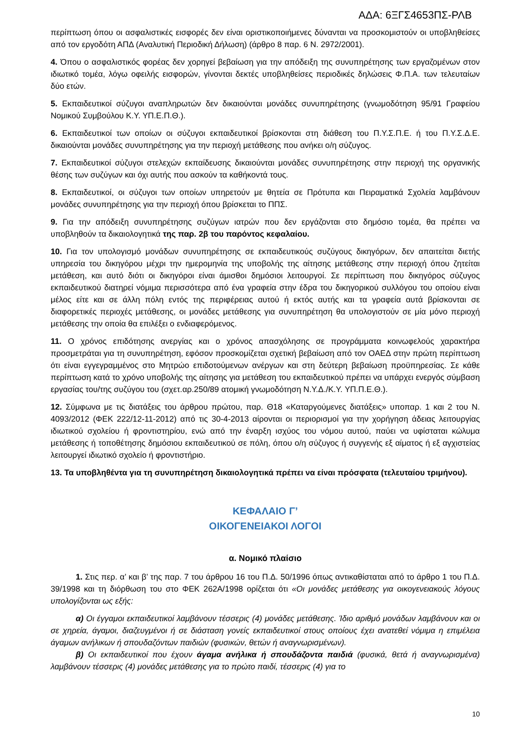ΑΔΑ: 6ΞΓΣ4653ΠΣ-ΡΛΒ
περίπτωση όπου οι ασφαλιστικές εισφορές δεν είναι οριστικοποιήμενες δύνανται να προσκομιστούν οι υποβληθείσες από τον εργοδότη ΑΠΔ (Αναλυτική Περιοδική Δήλωση) (άρθρο 8 παρ. 6 Ν. 2972/2001).
4. Όπου ο ασφαλιστικός φορέας δεν χορηγεί βεβαίωση για την απόδειξη της συνυπηρέτησης των εργαζομένων στον ιδιωτικό τομέα, λόγω οφειλής εισφορών, γίνονται δεκτές υποβληθείσες περιοδικές δηλώσεις Φ.Π.Α. των τελευταίων δύο ετών.
5. Εκπαιδευτικοί σύζυγοι αναπληρωτών δεν δικαιούνται μονάδες συνυπηρέτησης (γνωμοδότηση 95/91 Γραφείου Νομικού Συμβούλου Κ.Υ. ΥΠ.Ε.Π.Θ.).
6. Εκπαιδευτικοί των οποίων οι σύζυγοι εκπαιδευτικοί βρίσκονται στη διάθεση του Π.Υ.Σ.Π.Ε. ή του Π.Υ.Σ.Δ.Ε. δικαιούνται μονάδες συνυπηρέτησης για την περιοχή μετάθεσης που ανήκει ο/η σύζυγος.
7. Εκπαιδευτικοί σύζυγοι στελεχών εκπαίδευσης δικαιούνται μονάδες συνυπηρέτησης στην περιοχή της οργανικής θέσης των συζύγων και όχι αυτής που ασκούν τα καθήκοντά τους.
8. Εκπαιδευτικοί, οι σύζυγοι των οποίων υπηρετούν με θητεία σε Πρότυπα και Πειραματικά Σχολεία λαμβάνουν μονάδες συνυπηρέτησης για την περιοχή όπου βρίσκεται το ΠΠΣ.
9. Για την απόδειξη συνυπηρέτησης συζύγων ιατρών που δεν εργάζονται στο δημόσιο τομέα, θα πρέπει να υποβληθούν τα δικαιολογητικά της παρ. 2β του παρόντος κεφαλαίου.
10. Για τον υπολογισμό μονάδων συνυπηρέτησης σε εκπαιδευτικούς συζύγους δικηγόρων, δεν απαιτείται διετής υπηρεσία του δικηγόρου μέχρι την ημερομηνία της υποβολής της αίτησης μετάθεσης στην περιοχή όπου ζητείται μετάθεση, και αυτό διότι οι δικηγόροι είναι άμισθοι δημόσιοι λειτουργοί. Σε περίπτωση που δικηγόρος σύζυγος εκπαιδευτικού διατηρεί νόμιμα περισσότερα από ένα γραφεία στην έδρα του δικηγορικού συλλόγου του οποίου είναι μέλος είτε και σε άλλη πόλη εντός της περιφέρειας αυτού ή εκτός αυτής και τα γραφεία αυτά βρίσκονται σε διαφορετικές περιοχές μετάθεσης, οι μονάδες μετάθεσης για συνυπηρέτηση θα υπολογιστούν σε μία μόνο περιοχή μετάθεσης την οποία θα επιλέξει ο ενδιαφερόμενος.
11. Ο χρόνος επιδότησης ανεργίας και ο χρόνος απασχόλησης σε προγράμματα κοινωφελούς χαρακτήρα προσμετράται για τη συνυπηρέτηση, εφόσον προσκομίζεται σχετική βεβαίωση από τον ΟΑΕΔ στην πρώτη περίπτωση ότι είναι εγγεγραμμένος στο Μητρώο επιδοτούμενων ανέργων και στη δεύτερη βεβαίωση προϋπηρεσίας. Σε κάθε περίπτωση κατά το χρόνο υποβολής της αίτησης για μετάθεση του εκπαιδευτικού πρέπει να υπάρχει ενεργός σύμβαση εργασίας του/της συζύγου του (σχετ.αρ.250/89 ατομική γνωμοδότηση Ν.Υ.Δ./Κ.Υ. ΥΠ.Π.Ε.Θ.).
12. Σύμφωνα με τις διατάξεις του άρθρου πρώτου, παρ. Θ18 «Καταργούμενες διατάξεις» υποπαρ. 1 και 2 του Ν. 4093/2012 (ΦΕΚ 222/12-11-2012) από τις 30-4-2013 αίρονται οι περιορισμοί για την χορήγηση άδειας λειτουργίας ιδιωτικού σχολείου ή φροντιστηρίου, ενώ από την έναρξη ισχύος του νόμου αυτού, παύει να υφίσταται κώλυμα μετάθεσης ή τοποθέτησης δημόσιου εκπαιδευτικού σε πόλη, όπου ο/η σύζυγος ή συγγενής εξ αίματος ή εξ αγχιστείας λειτουργεί ιδιωτικό σχολείο ή φροντιστήριο.
13. Τα υποβληθέντα για τη συνυπηρέτηση δικαιολογητικά πρέπει να είναι πρόσφατα (τελευταίου τριμήνου).
ΚΕΦΑΛΑΙΟ Γ’
ΟΙΚΟΓΕΝΕΙΑΚΟΙ ΛΟΓΟΙ
α. Νομικό πλαίσιο
1. Στις περ. α’ και β’ της παρ. 7 του άρθρου 16 του Π.Δ. 50/1996 όπως αντικαθίσταται από το άρθρο 1 του Π.Δ. 39/1998 και τη διόρθωση του στο ΦΕΚ 262Α/1998 ορίζεται ότι «Οι μονάδες μετάθεσης για οικογενειακούς λόγους υπολογίζονται ως εξής:
α) Οι έγγαμοι εκπαιδευτικοί λαμβάνουν τέσσερις (4) μονάδες μετάθεσης. Ίδιο αριθμό μονάδων λαμβάνουν και οι σε χηρεία, άγαμοι, διαζευγμένοι ή σε διάσταση γονείς εκπαιδευτικοί στους οποίους έχει ανατεθεί νόμιμα η επιμέλεια άγαμων ανήλικων ή σπουδαζόντων παιδιών (φυσικών, θετών ή αναγνωρισμένων).
β) Οι εκπαιδευτικοί που έχουν άγαμα ανήλικα ή σπουδάζοντα παιδιά (φυσικά, θετά ή αναγνωρισμένα) λαμβάνουν τέσσερις (4) μονάδες μετάθεσης για το πρώτο παιδί, τέσσερις (4) για το
10